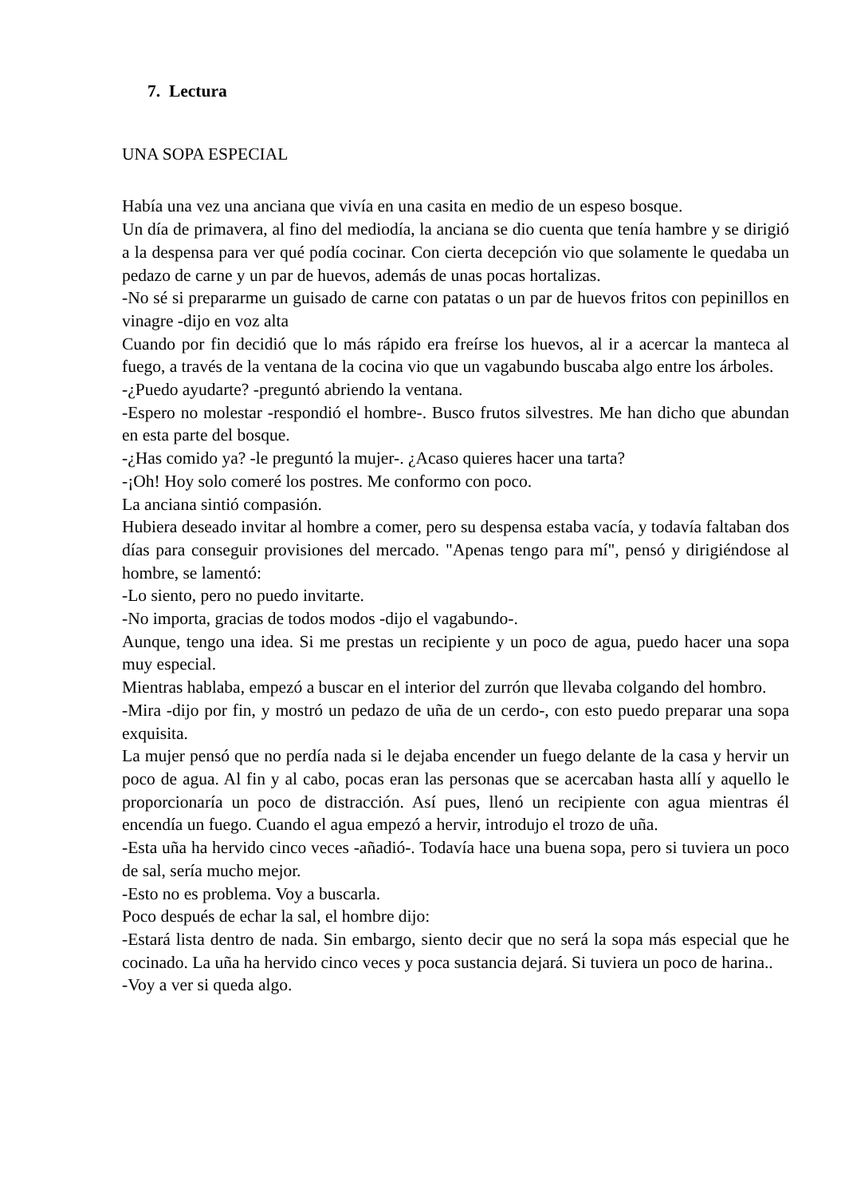7. Lectura
UNA SOPA ESPECIAL
Había una vez una anciana que vivía en una casita en medio de un espeso bosque.
Un día de primavera, al fino del mediodía, la anciana se dio cuenta que tenía hambre y se dirigió a la despensa para ver qué podía cocinar. Con cierta decepción vio que solamente le quedaba un pedazo de carne y un par de huevos, además de unas pocas hortalizas.
-No sé si prepararme un guisado de carne con patatas o un par de huevos fritos con pepinillos en vinagre -dijo en voz alta
Cuando por fin decidió que lo más rápido era freírse los huevos, al ir a acercar la manteca al fuego, a través de la ventana de la cocina vio que un vagabundo buscaba algo entre los árboles.
-¿Puedo ayudarte? -preguntó abriendo la ventana.
-Espero no molestar -respondió el hombre-. Busco frutos silvestres. Me han dicho que abundan en esta parte del bosque.
-¿Has comido ya? -le preguntó la mujer-. ¿Acaso quieres hacer una tarta?
-¡Oh! Hoy solo comeré los postres. Me conformo con poco.
La anciana sintió compasión.
Hubiera deseado invitar al hombre a comer, pero su despensa estaba vacía, y todavía faltaban dos días para conseguir provisiones del mercado. "Apenas tengo para mí", pensó y dirigiéndose al hombre, se lamentó:
-Lo siento, pero no puedo invitarte.
-No importa, gracias de todos modos -dijo el vagabundo-.
Aunque, tengo una idea. Si me prestas un recipiente y un poco de agua, puedo hacer una sopa muy especial.
Mientras hablaba, empezó a buscar en el interior del zurrón que llevaba colgando del hombro.
-Mira -dijo por fin, y mostró un pedazo de uña de un cerdo-, con esto puedo preparar una sopa exquisita.
La mujer pensó que no perdía nada si le dejaba encender un fuego delante de la casa y hervir un poco de agua. Al fin y al cabo, pocas eran las personas que se acercaban hasta allí y aquello le proporcionaría un poco de distracción. Así pues, llenó un recipiente con agua mientras él encendía un fuego. Cuando el agua empezó a hervir, introdujo el trozo de uña.
-Esta uña ha hervido cinco veces -añadió-. Todavía hace una buena sopa, pero si tuviera un poco de sal, sería mucho mejor.
-Esto no es problema. Voy a buscarla.
Poco después de echar la sal, el hombre dijo:
-Estará lista dentro de nada. Sin embargo, siento decir que no será la sopa más especial que he cocinado. La uña ha hervido cinco veces y poca sustancia dejará. Si tuviera un poco de harina..
-Voy a ver si queda algo.